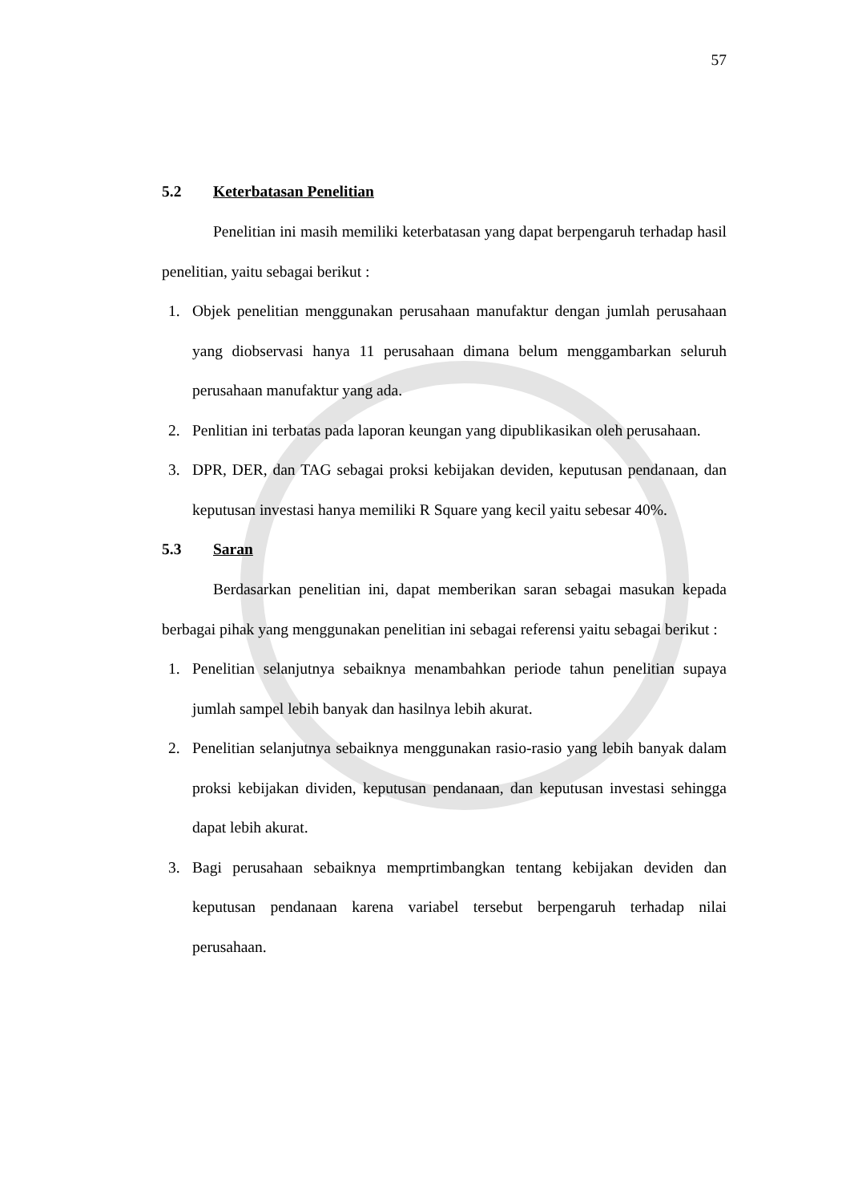57
5.2 Keterbatasan Penelitian
Penelitian ini masih memiliki keterbatasan yang dapat berpengaruh terhadap hasil penelitian, yaitu sebagai berikut :
1. Objek penelitian menggunakan perusahaan manufaktur dengan jumlah perusahaan yang diobservasi hanya 11 perusahaan dimana belum menggambarkan seluruh perusahaan manufaktur yang ada.
2. Penlitian ini terbatas pada laporan keungan yang dipublikasikan oleh perusahaan.
3. DPR, DER, dan TAG sebagai proksi kebijakan deviden, keputusan pendanaan, dan keputusan investasi hanya memiliki R Square yang kecil yaitu sebesar 40%.
5.3 Saran
Berdasarkan penelitian ini, dapat memberikan saran sebagai masukan kepada berbagai pihak yang menggunakan penelitian ini sebagai referensi yaitu sebagai berikut :
1. Penelitian selanjutnya sebaiknya menambahkan periode tahun penelitian supaya jumlah sampel lebih banyak dan hasilnya lebih akurat.
2. Penelitian selanjutnya sebaiknya menggunakan rasio-rasio yang lebih banyak dalam proksi kebijakan dividen, keputusan pendanaan, dan keputusan investasi sehingga dapat lebih akurat.
3. Bagi perusahaan sebaiknya memprtimbangkan tentang kebijakan deviden dan keputusan pendanaan karena variabel tersebut berpengaruh terhadap nilai perusahaan.